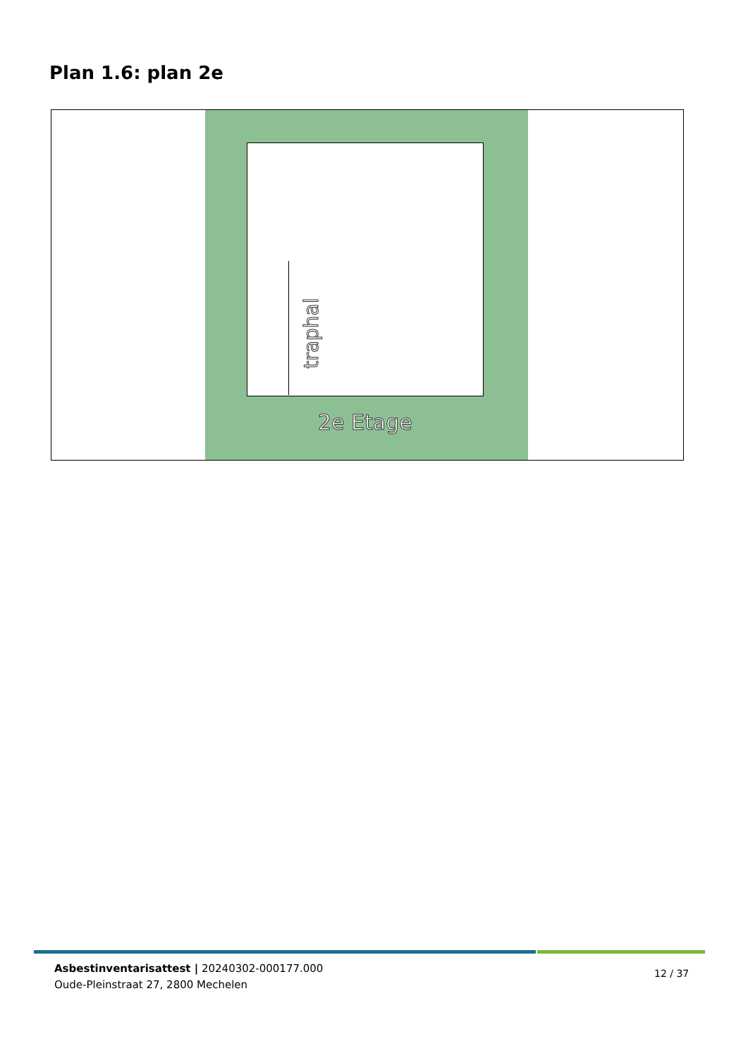Plan 1.6: plan 2e
traphal
2e Etage
Asbestinventarisattest | 20240302-000177.000
Oude-Pleinstraat 27, 2800 Mechelen
12 / 37